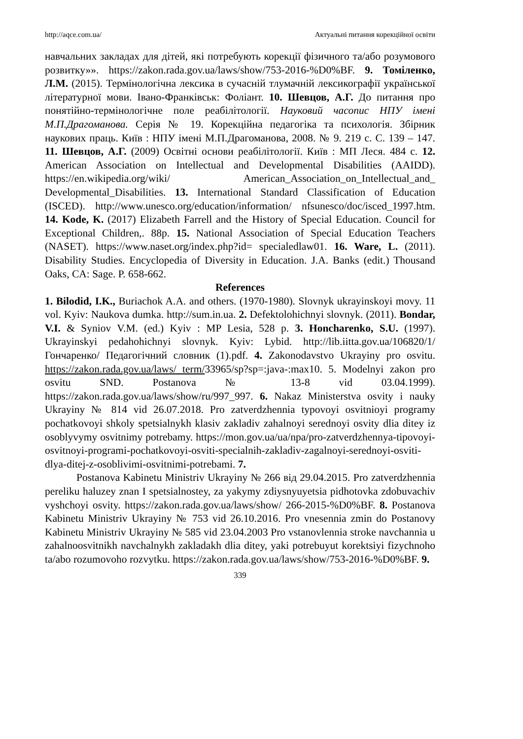http://aqce.com.ua/ Актуальні питання корекційної освіти
навчальних закладах для дітей, які потребують корекції фізичного та/або розумового розвитку»». https://zakon.rada.gov.ua/laws/show/753-2016-%D0%BF. 9. Томіленко, Л.М. (2015). Термінологічна лексика в сучасній тлумачній лексикографії української літературної мови. Івано-Франківськ: Фоліант. 10. Шевцов, А.Г. До питання про понятійно-термінологічне поле реабілітології. Науковий часопис НПУ імені М.П.Драгоманова. Серія № 19. Корекційна педагогіка та психологія. Збірник наукових праць. Київ : НПУ імені М.П.Драгоманова, 2008. № 9. 219 с. С. 139 – 147. 11. Шевцов, А.Г. (2009) Освітні основи реабілітології. Київ : МП Леся. 484 с. 12. American Association on Intellectual and Developmental Disabilities (AAIDD). https://en.wikipedia.org/wiki/ American_Association_on_Intellectual_and_ Developmental_Disabilities. 13. International Standard Classification of Education (ISCED). http://www.unesco.org/education/information/ nfsunesco/doc/isced_1997.htm. 14. Kode, K. (2017) Elizabeth Farrell and the History of Special Education. Council for Exceptional Children,. 88p. 15. National Association of Special Education Teachers (NASET). https://www.naset.org/index.php?id= specialedlaw01. 16. Ware, L. (2011). Disability Studies. Encyclopedia of Diversity in Education. J.A. Banks (edit.) Thousand Oaks, CA: Sage. P. 658-662.
References
1. Bilodid, I.K., Buriachok A.A. and others. (1970-1980). Slovnyk ukrayinskoyi movy. 11 vol. Kyiv: Naukova dumka. http://sum.in.ua. 2. Defektolohichnyi slovnyk. (2011). Bondar, V.I. & Syniov V.M. (ed.) Kyiv : MP Lesia, 528 p. 3. Honcharenko, S.U. (1997). Ukrayinskyi pedahohichnyi slovnyk. Kyiv: Lybid. http://lib.iitta.gov.ua/106820/1/Гончаренко/ Педагогічний словник (1).pdf. 4. Zakonodavstvo Ukrayiny pro osvitu. https://zakon.rada.gov.ua/laws/ term/33965/sp?sp=:java-:max10. 5. Modelnyi zakon pro osvitu SND. Postanova № 13-8 vid 03.04.1999). https://zakon.rada.gov.ua/laws/show/ru/997_997. 6. Nakaz Ministerstva osvity i nauky Ukrayiny № 814 vid 26.07.2018. Pro zatverdzhennia typovoyi osvitnioyi programy pochatkovoyi shkoly spetsialnykh klasiv zakladiv zahalnoyi serednoyi osvity dlia ditey iz osoblyvymy osvitnimy potrebamy. https://mon.gov.ua/ua/npa/pro-zatverdzhennya-tipovoyi-osvitnoyi-programi-pochatkovoyi-osviti-specialnih-zakladiv-zagalnoyi-serednoyi-osviti-dlya-ditej-z-osoblivimi-osvitnimi-potrebami. 7.
Postanova Kabinetu Ministriv Ukrayiny № 266 від 29.04.2015. Pro zatverdzhennia pereliku haluzey znan I spetsialnostey, za yakymy zdiysnyuyetsia pidhotovka zdobuvachiv vyshchoyi osvity. https://zakon.rada.gov.ua/laws/show/ 266-2015-%D0%BF. 8. Postanova Kabinetu Ministriv Ukrayiny № 753 vid 26.10.2016. Pro vnesennia zmin do Postanovy Kabinetu Ministriv Ukrayiny № 585 vid 23.04.2003 Pro vstanovlennia stroke navchannia u zahalnoosvitnikh navchalnykh zakladakh dlia ditey, yaki potrebuyut korektsiyi fizychnoho ta/abo rozumovoho rozvytku. https://zakon.rada.gov.ua/laws/show/753-2016-%D0%BF. 9.
339